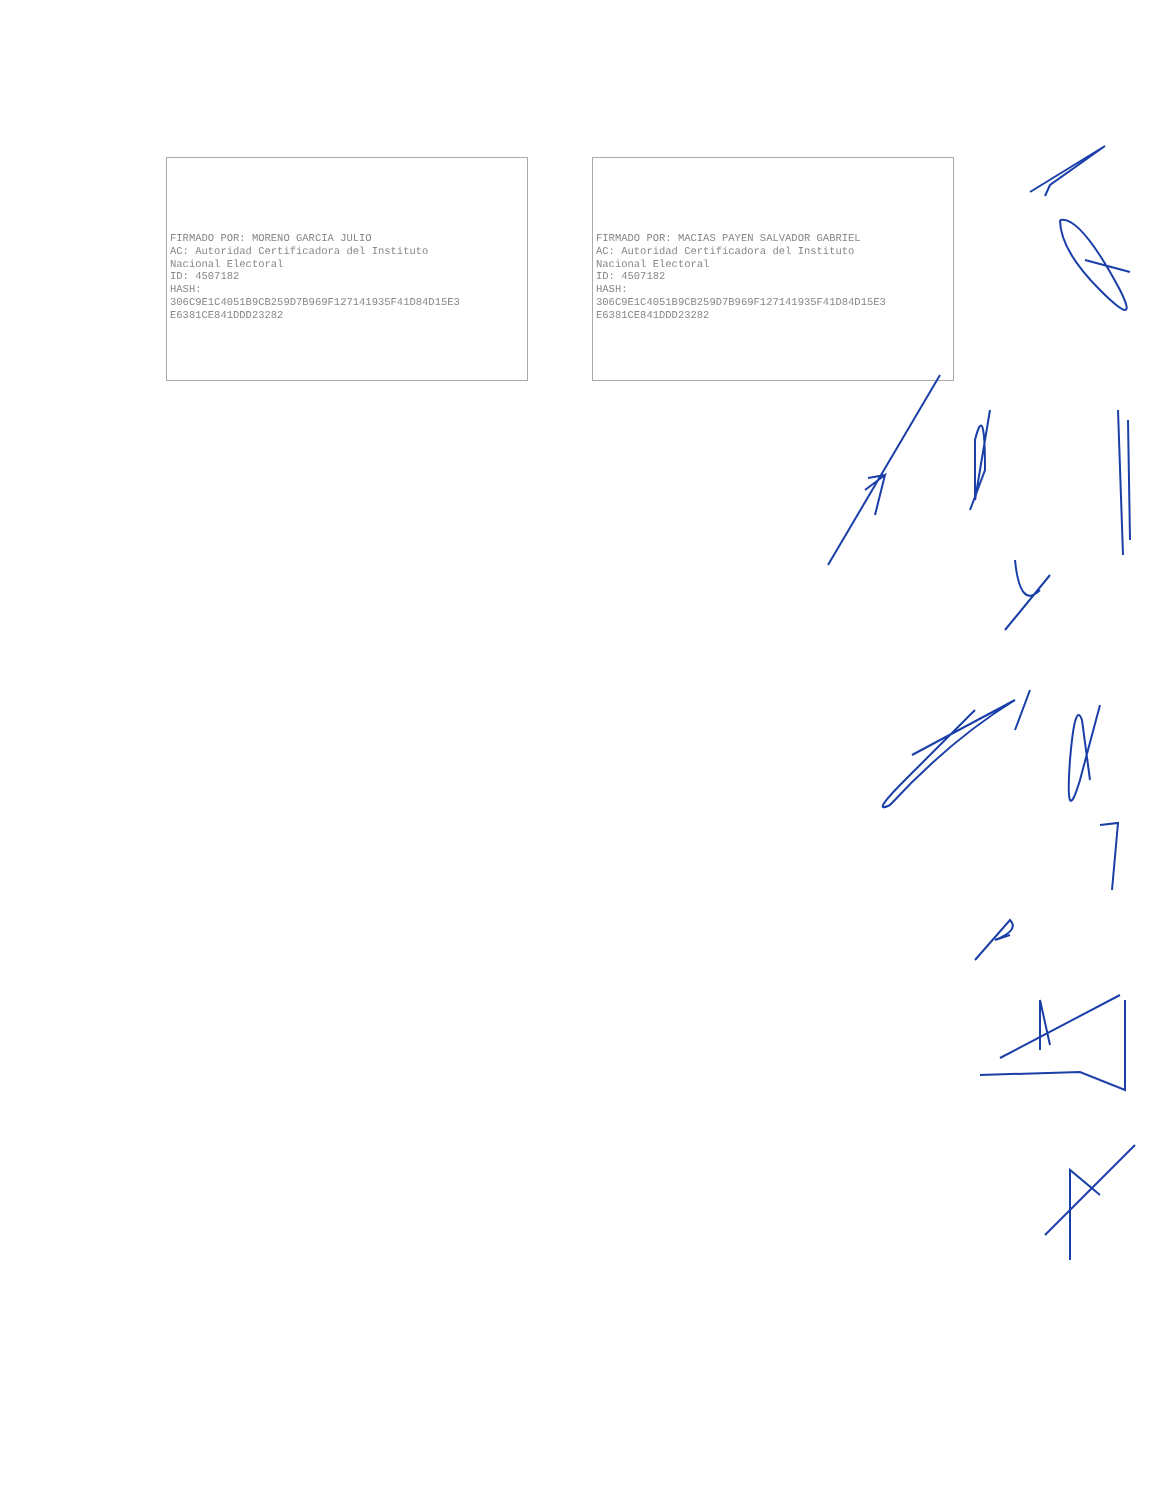FIRMADO POR: MORENO GARCIA JULIO
AC: Autoridad Certificadora del Instituto
Nacional Electoral
ID: 4507182
HASH:
306C9E1C4051B9CB259D7B969F127141935F41D84D15E3
E6381CE841DDD23282
FIRMADO POR: MACIAS PAYEN SALVADOR GABRIEL
AC: Autoridad Certificadora del Instituto
Nacional Electoral
ID: 4507182
HASH:
306C9E1C4051B9CB259D7B969F127141935F41D84D15E3
E6381CE841DDD23282